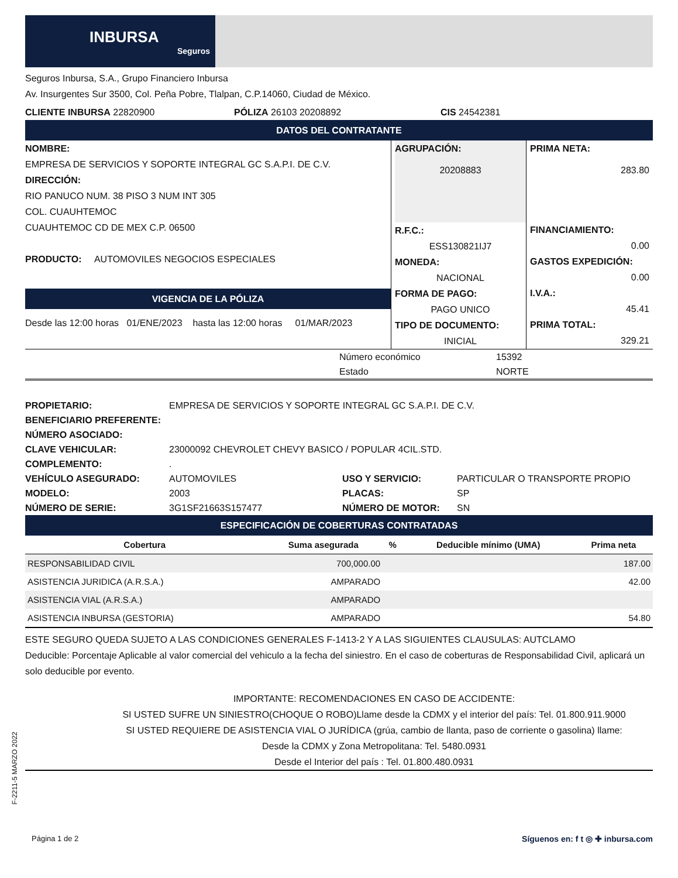INBURSA
Seguros
Seguros Inbursa, S.A., Grupo Financiero Inbursa
Av. Insurgentes Sur 3500, Col. Peña Pobre, Tlalpan, C.P.14060, Ciudad de México.
CLIENTE INBURSA 22820900 PÓLIZA 26103 20208892 CIS 24542381
DATOS DEL CONTRATANTE
NOMBRE:
EMPRESA DE SERVICIOS Y SOPORTE INTEGRAL GC S.A.P.I. DE C.V.
DIRECCIÓN:
RIO PANUCO NUM. 38 PISO 3 NUM INT 305
COL. CUAUHTEMOC
CUAUHTEMOC CD DE MEX C.P. 06500
PRODUCTO: AUTOMOVILES NEGOCIOS ESPECIALES
VIGENCIA DE LA PÓLIZA
Desde las 12:00 horas 01/ENE/2023 hasta las 12:00 horas 01/MAR/2023
AGRUPACIÓN:
20208883
R.F.C.:
ESS130821IJ7
MONEDA:
NACIONAL
FORMA DE PAGO:
PAGO UNICO
TIPO DE DOCUMENTO:
INICIAL
PRIMA NETA:
283.80
FINANCIAMIENTO:
0.00
GASTOS EXPEDICIÓN:
0.00
I.V.A.:
45.41
PRIMA TOTAL:
329.21
Número económico 15392
Estado NORTE
PROPIETARIO: EMPRESA DE SERVICIOS Y SOPORTE INTEGRAL GC S.A.P.I. DE C.V.
BENEFICIARIO PREFERENTE:
NÚMERO ASOCIADO:
CLAVE VEHICULAR: 23000092 CHEVROLET CHEVY BASICO / POPULAR 4CIL.STD.
COMPLEMENTO:.
VEHÍCULO ASEGURADO: AUTOMOVILES USO Y SERVICIO: PARTICULAR O TRANSPORTE PROPIO
MODELO: 2003 PLACAS: SP
NÚMERO DE SERIE: 3G1SF21663S157477 NÚMERO DE MOTOR: SN
ESPECIFICACIÓN DE COBERTURAS CONTRATADAS
| Cobertura | Suma asegurada | % | Deducible mínimo (UMA) | Prima neta |
| --- | --- | --- | --- | --- |
| RESPONSABILIDAD CIVIL | 700,000.00 | | | 187.00 |
| ASISTENCIA JURIDICA (A.R.S.A.) | AMPARADO | | | 42.00 |
| ASISTENCIA VIAL (A.R.S.A.) | AMPARADO | | | |
| ASISTENCIA INBURSA (GESTORIA) | AMPARADO | | | 54.80 |
ESTE SEGURO QUEDA SUJETO A LAS CONDICIONES GENERALES F-1413-2 Y A LAS SIGUIENTES CLAUSULAS: AUTCLAMO
Deducible: Porcentaje Aplicable al valor comercial del vehiculo a la fecha del siniestro. En el caso de coberturas de Responsabilidad Civil, aplicará un solo deducible por evento.
IMPORTANTE: RECOMENDACIONES EN CASO DE ACCIDENTE:
SI USTED SUFRE UN SINIESTRO(CHOQUE O ROBO)Llame desde la CDMX y el interior del país: Tel. 01.800.911.9000
SI USTED REQUIERE DE ASISTENCIA VIAL O JURÍDICA (grúa, cambio de llanta, paso de corriente o gasolina) llame:
Desde la CDMX y Zona Metropolitana: Tel. 5480.0931
Desde el Interior del país : Tel. 01.800.480.0931
F-2211-5 MARZO 2022
Página 1 de 2
Síguenos en: f t ◎ ✚ inbursa.com